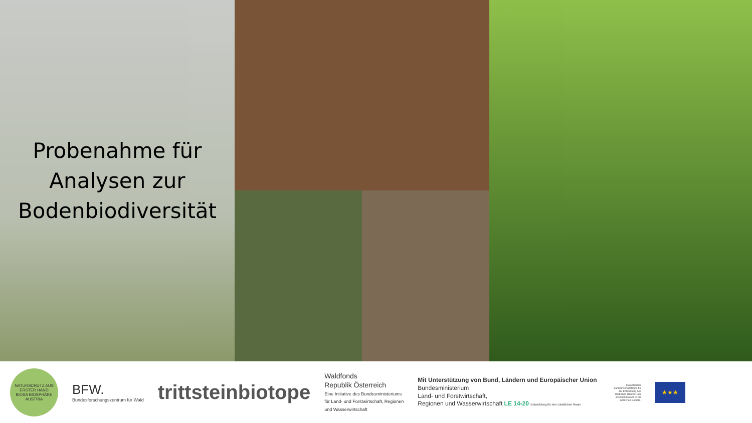Probenahme für
Analysen zur
Bodenbiodiversität
NATURSCHUTZ AUS ERSTER HAND
BIOSA BIOSPHÄRE AUSTRIA
BFW.
Bundesforschungszentrum für Wald
trittsteinbiotope
Waldfonds
Republik Österreich
Eine Initiative des Bundesministeriums
für Land- und Forstwirtschaft, Regionen
und Wasserwirtschaft
Mit Unterstützung von Bund, Ländern und Europäischer Union
Bundesministerium
Land- und Forstwirtschaft,
Regionen und Wasserwirtschaft LE 14-20 Entwicklung für den Ländlichen Raum
Europäischer Landwirtschaftsfonds für die Entwicklung des ländlichen Raums: Hier investiert Europa in die ländlichen Gebiete.
★★★